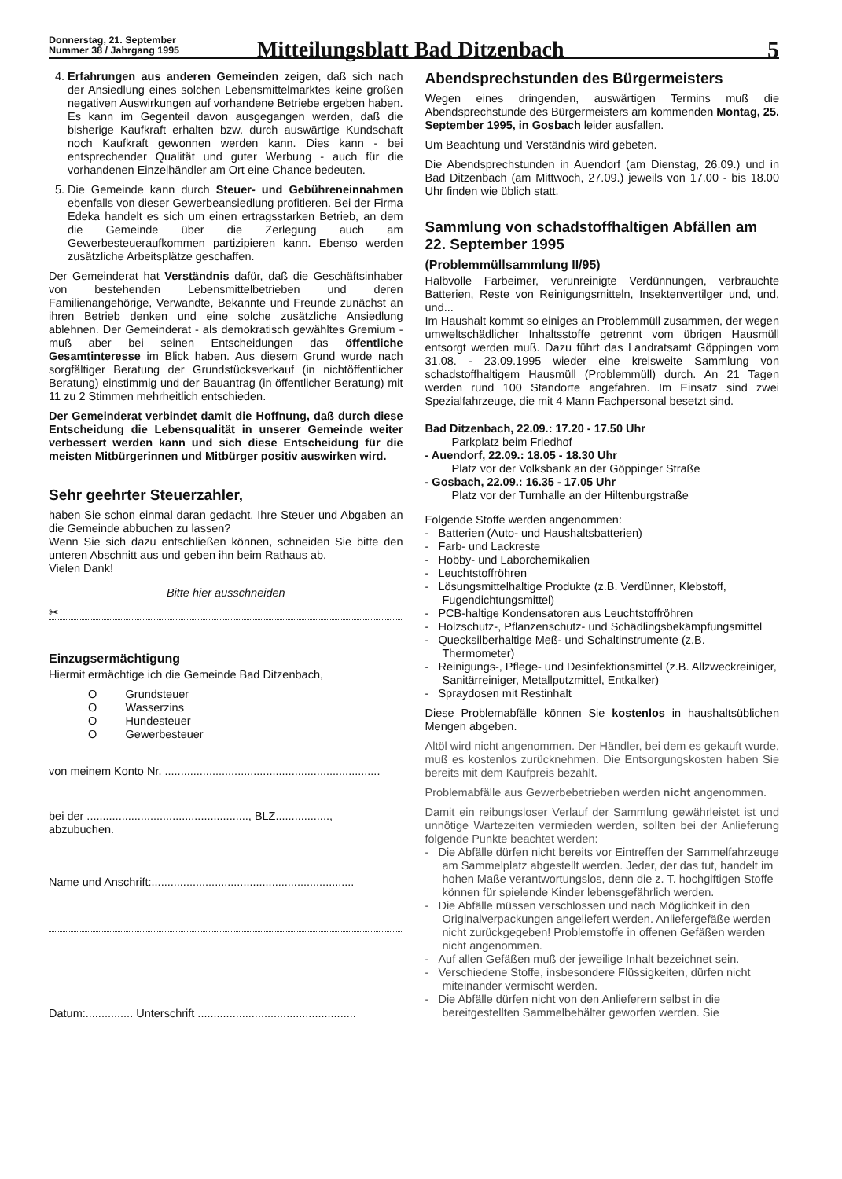Donnerstag, 21. September
Nummer 38 / Jahrgang 1995
Mitteilungsblatt Bad Ditzenbach
5
4. Erfahrungen aus anderen Gemeinden zeigen, daß sich nach der Ansiedlung eines solchen Lebensmittelmarktes keine großen negativen Auswirkungen auf vorhandene Betriebe ergeben haben. Es kann im Gegenteil davon ausgegangen werden, daß die bisherige Kaufkraft erhalten bzw. durch auswärtige Kundschaft noch Kaufkraft gewonnen werden kann. Dies kann - bei entsprechender Qualität und guter Werbung - auch für die vorhandenen Einzelhändler am Ort eine Chance bedeuten.
5. Die Gemeinde kann durch Steuer- und Gebühreneinnahmen ebenfalls von dieser Gewerbeansiedlung profitieren. Bei der Firma Edeka handelt es sich um einen ertragsstarken Betrieb, an dem die Gemeinde über die Zerlegung auch am Gewerbesteueraufkommen partizipieren kann. Ebenso werden zusätzliche Arbeitsplätze geschaffen.
Der Gemeinderat hat Verständnis dafür, daß die Geschäftsinhaber von bestehenden Lebensmittelbetrieben und deren Familienangehörige, Verwandte, Bekannte und Freunde zunächst an ihren Betrieb denken und eine solche zusätzliche Ansiedlung ablehnen. Der Gemeinderat - als demokratisch gewähltes Gremium - muß aber bei seinen Entscheidungen das öffentliche Gesamtinteresse im Blick haben. Aus diesem Grund wurde nach sorgfältiger Beratung der Grundstücksverkauf (in nichtöffentlicher Beratung) einstimmig und der Bauantrag (in öffentlicher Beratung) mit 11 zu 2 Stimmen mehrheitlich entschieden.
Der Gemeinderat verbindet damit die Hoffnung, daß durch diese Entscheidung die Lebensqualität in unserer Gemeinde weiter verbessert werden kann und sich diese Entscheidung für die meisten Mitbürgerinnen und Mitbürger positiv auswirken wird.
Sehr geehrter Steuerzahler,
haben Sie schon einmal daran gedacht, Ihre Steuer und Abgaben an die Gemeinde abbuchen zu lassen?
Wenn Sie sich dazu entschließen können, schneiden Sie bitte den unteren Abschnitt aus und geben ihn beim Rathaus ab.
Vielen Dank!
Bitte hier ausschneiden
✂
Einzugsermächtigung
Hiermit ermächtige ich die Gemeinde Bad Ditzenbach,
O Grundsteuer
O Wasserzins
O Hundesteuer
O Gewerbesteuer
von meinem Konto Nr. ....................................................................
bei der ..................................................., BLZ.................,
abzubuchen.
Name und Anschrift:................................................................
Datum:............... Unterschrift ..................................................
Abendsprechstunden des Bürgermeisters
Wegen eines dringenden, auswärtigen Termins muß die Abendsprechstunde des Bürgermeisters am kommenden Montag, 25. September 1995, in Gosbach leider ausfallen.
Um Beachtung und Verständnis wird gebeten.
Die Abendsprechstunden in Auendorf (am Dienstag, 26.09.) und in Bad Ditzenbach (am Mittwoch, 27.09.) jeweils von 17.00 - bis 18.00 Uhr finden wie üblich statt.
Sammlung von schadstoffhaltigen Abfällen am 22. September 1995
(Problemmüllsammlung II/95)
Halbvolle Farbeimer, verunreinigte Verdünnungen, verbrauchte Batterien, Reste von Reinigungsmitteln, Insektenvertilger und, und, und...
Im Haushalt kommt so einiges an Problemmüll zusammen, der wegen umweltschädlicher Inhaltsstoffe getrennt vom übrigen Hausmüll entsorgt werden muß. Dazu führt das Landratsamt Göppingen vom 31.08. - 23.09.1995 wieder eine kreisweite Sammlung von schadstoffhaltigem Hausmüll (Problemmüll) durch. An 21 Tagen werden rund 100 Standorte angefahren. Im Einsatz sind zwei Spezialfahrzeuge, die mit 4 Mann Fachpersonal besetzt sind.
Bad Ditzenbach, 22.09.: 17.20 - 17.50 Uhr
Parkplatz beim Friedhof
- Auendorf, 22.09.: 18.05 - 18.30 Uhr
Platz vor der Volksbank an der Göppinger Straße
- Gosbach, 22.09.: 16.35 - 17.05 Uhr
Platz vor der Turnhalle an der Hiltenburgstraße
Folgende Stoffe werden angenommen:
- Batterien (Auto- und Haushaltsbatterien)
- Farb- und Lackreste
- Hobby- und Laborchemikalien
- Leuchtstoffröhren
- Lösungsmittelhaltige Produkte (z.B. Verdünner, Klebstoff, Fugendichtungsmittel)
- PCB-haltige Kondensatoren aus Leuchtstoffröhren
- Holzschutz-, Pflanzenschutz- und Schädlingsbekämpfungsmittel
- Quecksilberhaltige Meß- und Schaltinstrumente (z.B. Thermometer)
- Reinigungs-, Pflege- und Desinfektionsmittel (z.B. Allzweckreiniger, Sanitärreiniger, Metallputzmittel, Entkalker)
- Spraydosen mit Restinhalt
Diese Problemabfälle können Sie kostenlos in haushaltsüblichen Mengen abgeben.
Altöl wird nicht angenommen. Der Händler, bei dem es gekauft wurde, muß es kostenlos zurücknehmen. Die Entsorgungskosten haben Sie bereits mit dem Kaufpreis bezahlt.
Problemabfälle aus Gewerbebetrieben werden nicht angenommen.
Damit ein reibungsloser Verlauf der Sammlung gewährleistet ist und unnötige Wartezeiten vermieden werden, sollten bei der Anlieferung folgende Punkte beachtet werden:
- Die Abfälle dürfen nicht bereits vor Eintreffen der Sammelfahrzeuge am Sammelplatz abgestellt werden. Jeder, der das tut, handelt im hohen Maße verantwortungslos, denn die z. T. hochgiftigen Stoffe können für spielende Kinder lebensgefährlich werden.
- Die Abfälle müssen verschlossen und nach Möglichkeit in den Originalverpackungen angeliefert werden. Anliefergefäße werden nicht zurückgegeben! Problemstoffe in offenen Gefäßen werden nicht angenommen.
- Auf allen Gefäßen muß der jeweilige Inhalt bezeichnet sein.
- Verschiedene Stoffe, insbesondere Flüssigkeiten, dürfen nicht miteinander vermischt werden.
- Die Abfälle dürfen nicht von den Anlieferern selbst in die bereitgestellten Sammelbehälter geworfen werden. Sie